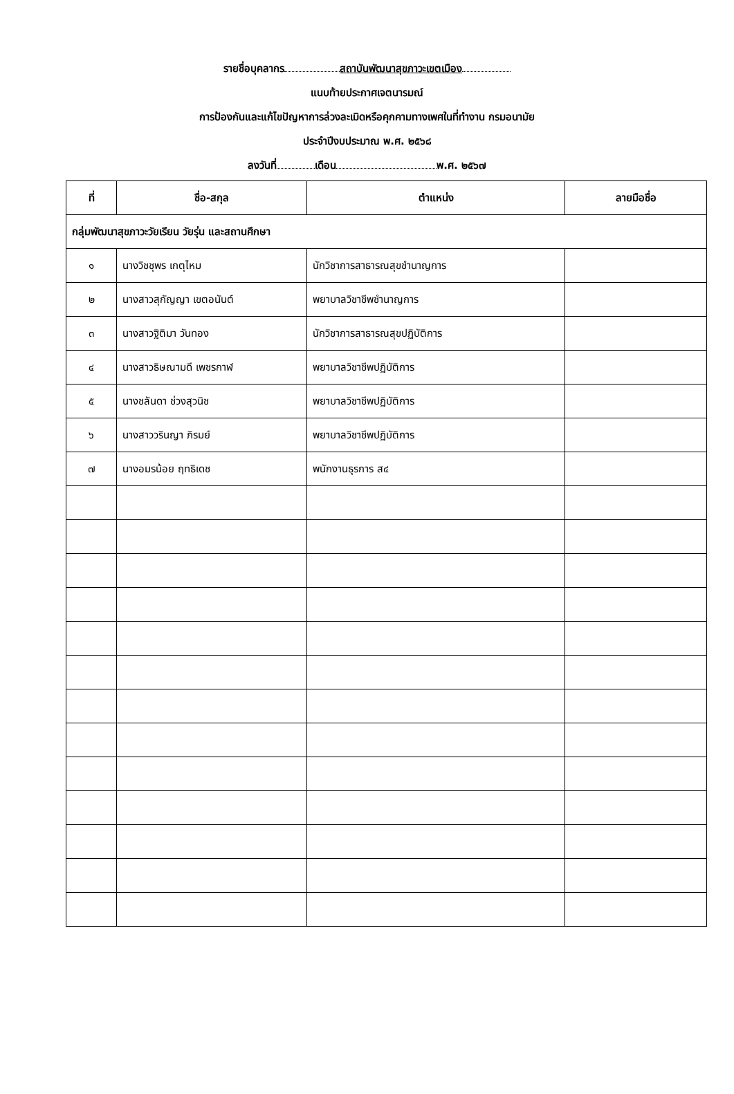รายชื่อบุคลากร สถาบันพัฒนาสุขภาวะเขตเมือง
แนบท้ายประกาศเจตนารมณ์
การป้องกันและแก้ไขปัญหาการล่วงละเมิดหรือคุกคามทางเพศในที่ทำงาน กรมอนามัย
ประจำปีงบประมาณ พ.ศ. ๒๕๖๘
ลงวันที่ เดือน พ.ศ. ๒๕๖๗
| ที่ | ชื่อ-สกุล | ตำแหน่ง | ลายมือชื่อ |
| --- | --- | --- | --- |
| กลุ่มพัฒนาสุขภาวะวัยเรียน วัยรุ่น และสถานศึกษา | | | |
| ๑ | นางวิชชุพร เกตุไหม | นักวิชาการสาธารณสุขชำนาญการ | |
| ๒ | นางสาวสุกัญญา เขตอนันต์ | พยาบาลวิชาชีพชำนาญการ | |
| ๓ | นางสาวฐิติมา วันทอง | นักวิชาการสาธารณสุขปฏิบัติการ | |
| ๔ | นางสาวธิษณามดี เพชรกาฬ | พยาบาลวิชาชีพปฏิบัติการ | |
| ๕ | นางชลันดา ช่วงสุวนิช | พยาบาลวิชาชีพปฏิบัติการ | |
| ๖ | นางสาววรินญา ภิรมย์ | พยาบาลวิชาชีพปฏิบัติการ | |
| ๗ | นางอมรน้อย ฤทธิเดช | พนักงานธุรการ ส๔ | |